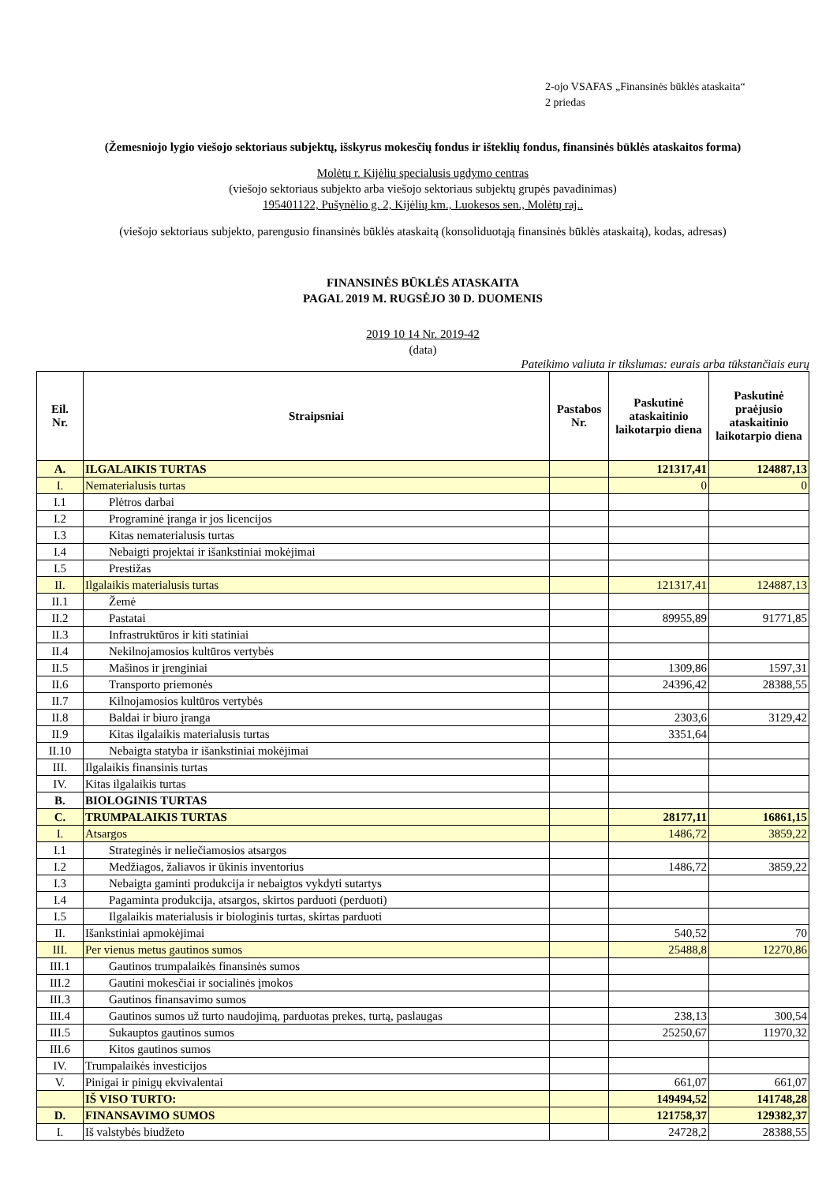2-ojo VSAFAS „Finansinės būklės ataskaita“
2 priedas
(Žemesniojo lygio viešojo sektoriaus subjektų, išskyrus mokesčių fondus ir išteklių fondus, finansinės būklės ataskaitos forma)
Molėtų r. Kijėlių specialusis ugdymo centras
(viešojo sektoriaus subjekto arba viešojo sektoriaus subjektų grupės pavadinimas)
195401122, Pušynėlio g. 2, Kijėlių km., Luokesos sen., Molėtų raj..
(viešojo sektoriaus subjekto, parengusio finansinės būklės ataskaitą (konsoliduotąją finansinės būklės ataskaitą), kodas, adresas)
FINANSINĖS BŪKLĖS ATASKAITA
PAGAL 2019 M. RUGSĖJO 30 D. DUOMENIS
2019 10 14 Nr. 2019-42
(data)
Pateikimo valiuta ir tikslumas: eurais arba tūkstančiais eurų
| Eil. Nr. | Straipsniai | Pastabos Nr. | Paskutinė ataskaitinio laikotarpio diena | Paskutinė praėjusio ataskaitinio laikotarpio diena |
| --- | --- | --- | --- | --- |
| A. | ILGALAIKIS TURTAS | | 121317,41 | 124887,13 |
| I. | Nematerialusis turtas | | 0 | 0 |
| I.1 | Plėtros darbai | | | |
| I.2 | Programinė įranga ir jos licencijos | | | |
| I.3 | Kitas nematerialusis turtas | | | |
| I.4 | Nebaigti projektai ir išankstiniai mokėjimai | | | |
| I.5 | Prestižas | | | |
| II. | Ilgalaikis materialusis turtas | | 121317,41 | 124887,13 |
| II.1 | Žemė | | | |
| II.2 | Pastatai | | 89955,89 | 91771,85 |
| II.3 | Infrastruktūros ir kiti statiniai | | | |
| II.4 | Nekilnojamosios kultūros vertybės | | | |
| II.5 | Mašinos ir įrenginiai | | 1309,86 | 1597,31 |
| II.6 | Transporto priemonės | | 24396,42 | 28388,55 |
| II.7 | Kilnojamosios kultūros vertybės | | | |
| II.8 | Baldai ir biuro įranga | | 2303,6 | 3129,42 |
| II.9 | Kitas ilgalaikis materialusis turtas | | 3351,64 | |
| II.10 | Nebaigta statyba ir išankstiniai mokėjimai | | | |
| III. | Ilgalaikis finansinis turtas | | | |
| IV. | Kitas ilgalaikis turtas | | | |
| B. | BIOLOGINIS TURTAS | | | |
| C. | TRUMPALAIKIS TURTAS | | 28177,11 | 16861,15 |
| I. | Atsargos | | 1486,72 | 3859,22 |
| I.1 | Strateginės ir neliečiamosios atsargos | | | |
| I.2 | Medžiagos, žaliavos ir ūkinis inventorius | | 1486,72 | 3859,22 |
| I.3 | Nebaigta gaminti produkcija ir nebaigtos vykdyti sutartys | | | |
| I.4 | Pagaminta produkcija, atsargos, skirtos parduoti (perduoti) | | | |
| I.5 | Ilgalaikis materialusis ir biologinis turtas, skirtas parduoti | | | |
| II. | Išankstiniai apmokėjimai | | 540,52 | 70 |
| III. | Per vienus metus gautinos sumos | | 25488,8 | 12270,86 |
| III.1 | Gautinos trumpalaikės finansinės sumos | | | |
| III.2 | Gautini mokesčiai ir socialinės įmokos | | | |
| III.3 | Gautinos finansavimo sumos | | | |
| III.4 | Gautinos sumos už turto naudojimą, parduotas prekes, turtą, paslaugas | | 238,13 | 300,54 |
| III.5 | Sukauptos gautinos sumos | | 25250,67 | 11970,32 |
| III.6 | Kitos gautinos sumos | | | |
| IV. | Trumpalaikės investicijos | | | |
| V. | Pinigai ir pinigų ekvivalentai | | 661,07 | 661,07 |
| | IŠ VISO TURTO: | | 149494,52 | 141748,28 |
| D. | FINANSAVIMO SUMOS | | 121758,37 | 129382,37 |
| I. | Iš valstybės biudžeto | | 24728,2 | 28388,55 |